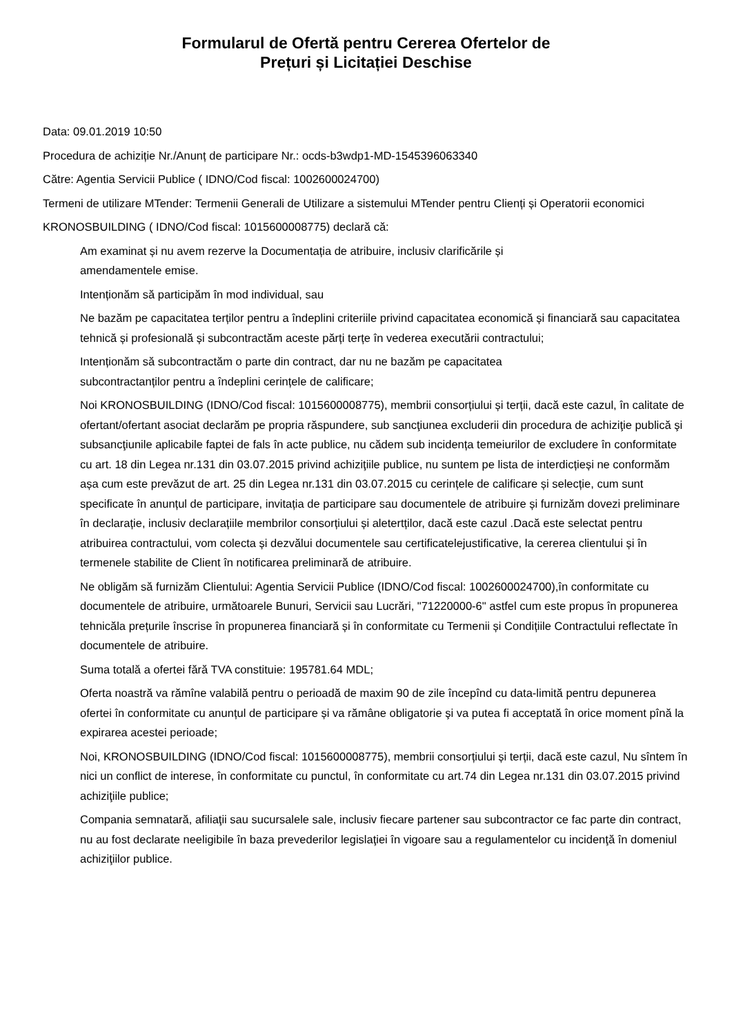Formularul de Ofertă pentru Cererea Ofertelor de
Prețuri și Licitației Deschise
Data: 09.01.2019 10:50
Procedura de achiziție Nr./Anunț de participare Nr.: ocds-b3wdp1-MD-1545396063340
Către: Agentia Servicii Publice ( IDNO/Cod fiscal: 1002600024700)
Termeni de utilizare MTender: Termenii Generali de Utilizare a sistemului MTender pentru Clienți și Operatorii economici
KRONOSBUILDING ( IDNO/Cod fiscal: 1015600008775) declară că:
Am examinat și nu avem rezerve la Documentația de atribuire, inclusiv clarificările și
amendamentele emise.
Intenționăm să participăm în mod individual, sau
Ne bazăm pe capacitatea terților pentru a îndeplini criteriile privind capacitatea economică și financiară sau capacitatea tehnică și profesională și subcontractăm aceste părți terțe în vederea executării contractului;
Intenționăm să subcontractăm o parte din contract, dar nu ne bazăm pe capacitatea
subcontractanților pentru a îndeplini cerințele de calificare;
Noi KRONOSBUILDING (IDNO/Cod fiscal: 1015600008775), membrii consorțiului și terții, dacă este cazul, în calitate de ofertant/ofertant asociat declarăm pe propria răspundere, sub sancţiunea excluderii din procedura de achiziţie publică şi subsancţiunile aplicabile faptei de fals în acte publice, nu cădem sub incidența temeiurilor de excludere în conformitate cu art. 18 din Legea nr.131 din 03.07.2015 privind achiziţiile publice, nu suntem pe lista de interdicțieși ne conformăm așa cum este prevăzut de art. 25 din Legea nr.131 din 03.07.2015 cu cerințele de calificare și selecție, cum sunt specificate în anunțul de participare, invitația de participare sau documentele de atribuire și furnizăm dovezi preliminare în declarație, inclusiv declarațiile membrilor consorțiului și aletertților, dacă este cazul .Dacă este selectat pentru atribuirea contractului, vom colecta și dezvălui documentele sau certificatelejustificative, la cererea clientului și în termenele stabilite de Client în notificarea preliminară de atribuire.
Ne obligăm să furnizăm Clientului: Agentia Servicii Publice (IDNO/Cod fiscal: 1002600024700),în conformitate cu documentele de atribuire, următoarele Bunuri, Servicii sau Lucrări, "71220000-6" astfel cum este propus în propunerea tehnicăla prețurile înscrise în propunerea financiară și în conformitate cu Termenii și Condițiile Contractului reflectate în documentele de atribuire.
Suma totală a ofertei fără TVA constituie: 195781.64 MDL;
Oferta noastră va rămîne valabilă pentru o perioadă de maxim 90 de zile începînd cu data-limită pentru depunerea ofertei în conformitate cu anunțul de participare și va rămâne obligatorie şi va putea fi acceptată în orice moment pînă la expirarea acestei perioade;
Noi, KRONOSBUILDING (IDNO/Cod fiscal: 1015600008775), membrii consorțiului și terții, dacă este cazul, Nu sîntem în nici un conflict de interese, în conformitate cu punctul, în conformitate cu art.74 din Legea nr.131 din 03.07.2015 privind achiziţiile publice;
Compania semnatară, afiliaţii sau sucursalele sale, inclusiv fiecare partener sau subcontractor ce fac parte din contract, nu au fost declarate neeligibile în baza prevederilor legislaţiei în vigoare sau a regulamentelor cu incidenţă în domeniul achiziţiilor publice.